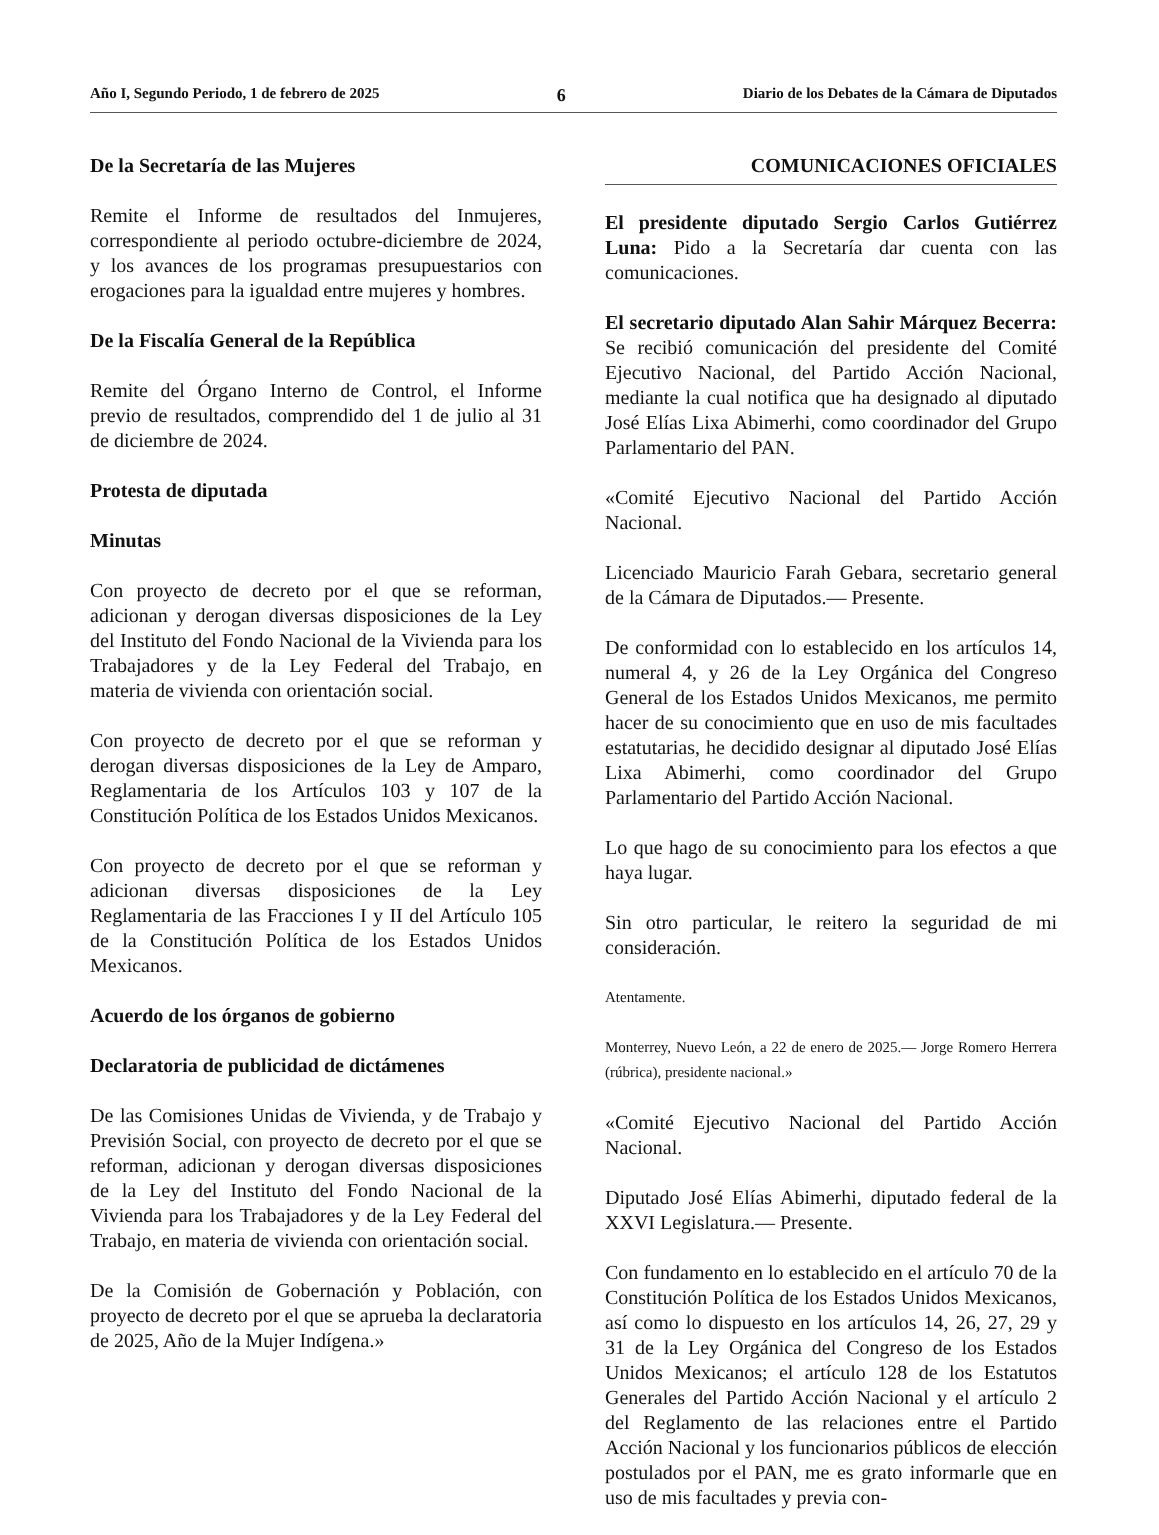Año I, Segundo Periodo, 1 de febrero de 2025 6 Diario de los Debates de la Cámara de Diputados
De la Secretaría de las Mujeres
Remite el Informe de resultados del Inmujeres, correspondiente al periodo octubre-diciembre de 2024, y los avances de los programas presupuestarios con erogaciones para la igualdad entre mujeres y hombres.
De la Fiscalía General de la República
Remite del Órgano Interno de Control, el Informe previo de resultados, comprendido del 1 de julio al 31 de diciembre de 2024.
Protesta de diputada
Minutas
Con proyecto de decreto por el que se reforman, adicionan y derogan diversas disposiciones de la Ley del Instituto del Fondo Nacional de la Vivienda para los Trabajadores y de la Ley Federal del Trabajo, en materia de vivienda con orientación social.
Con proyecto de decreto por el que se reforman y derogan diversas disposiciones de la Ley de Amparo, Reglamentaria de los Artículos 103 y 107 de la Constitución Política de los Estados Unidos Mexicanos.
Con proyecto de decreto por el que se reforman y adicionan diversas disposiciones de la Ley Reglamentaria de las Fracciones I y II del Artículo 105 de la Constitución Política de los Estados Unidos Mexicanos.
Acuerdo de los órganos de gobierno
Declaratoria de publicidad de dictámenes
De las Comisiones Unidas de Vivienda, y de Trabajo y Previsión Social, con proyecto de decreto por el que se reforman, adicionan y derogan diversas disposiciones de la Ley del Instituto del Fondo Nacional de la Vivienda para los Trabajadores y de la Ley Federal del Trabajo, en materia de vivienda con orientación social.
De la Comisión de Gobernación y Población, con proyecto de decreto por el que se aprueba la declaratoria de 2025, Año de la Mujer Indígena.»
COMUNICACIONES OFICIALES
El presidente diputado Sergio Carlos Gutiérrez Luna: Pido a la Secretaría dar cuenta con las comunicaciones.
El secretario diputado Alan Sahir Márquez Becerra: Se recibió comunicación del presidente del Comité Ejecutivo Nacional, del Partido Acción Nacional, mediante la cual notifica que ha designado al diputado José Elías Lixa Abimerhi, como coordinador del Grupo Parlamentario del PAN.
«Comité Ejecutivo Nacional del Partido Acción Nacional.
Licenciado Mauricio Farah Gebara, secretario general de la Cámara de Diputados.— Presente.
De conformidad con lo establecido en los artículos 14, numeral 4, y 26 de la Ley Orgánica del Congreso General de los Estados Unidos Mexicanos, me permito hacer de su conocimiento que en uso de mis facultades estatutarias, he decidido designar al diputado José Elías Lixa Abimerhi, como coordinador del Grupo Parlamentario del Partido Acción Nacional.
Lo que hago de su conocimiento para los efectos a que haya lugar.
Sin otro particular, le reitero la seguridad de mi consideración.
Atentamente.
Monterrey, Nuevo León, a 22 de enero de 2025.— Jorge Romero Herrera (rúbrica), presidente nacional.»
«Comité Ejecutivo Nacional del Partido Acción Nacional.
Diputado José Elías Abimerhi, diputado federal de la XXVI Legislatura.— Presente.
Con fundamento en lo establecido en el artículo 70 de la Constitución Política de los Estados Unidos Mexicanos, así como lo dispuesto en los artículos 14, 26, 27, 29 y 31 de la Ley Orgánica del Congreso de los Estados Unidos Mexicanos; el artículo 128 de los Estatutos Generales del Partido Acción Nacional y el artículo 2 del Reglamento de las relaciones entre el Partido Acción Nacional y los funcionarios públicos de elección postulados por el PAN, me es grato informarle que en uso de mis facultades y previa con-